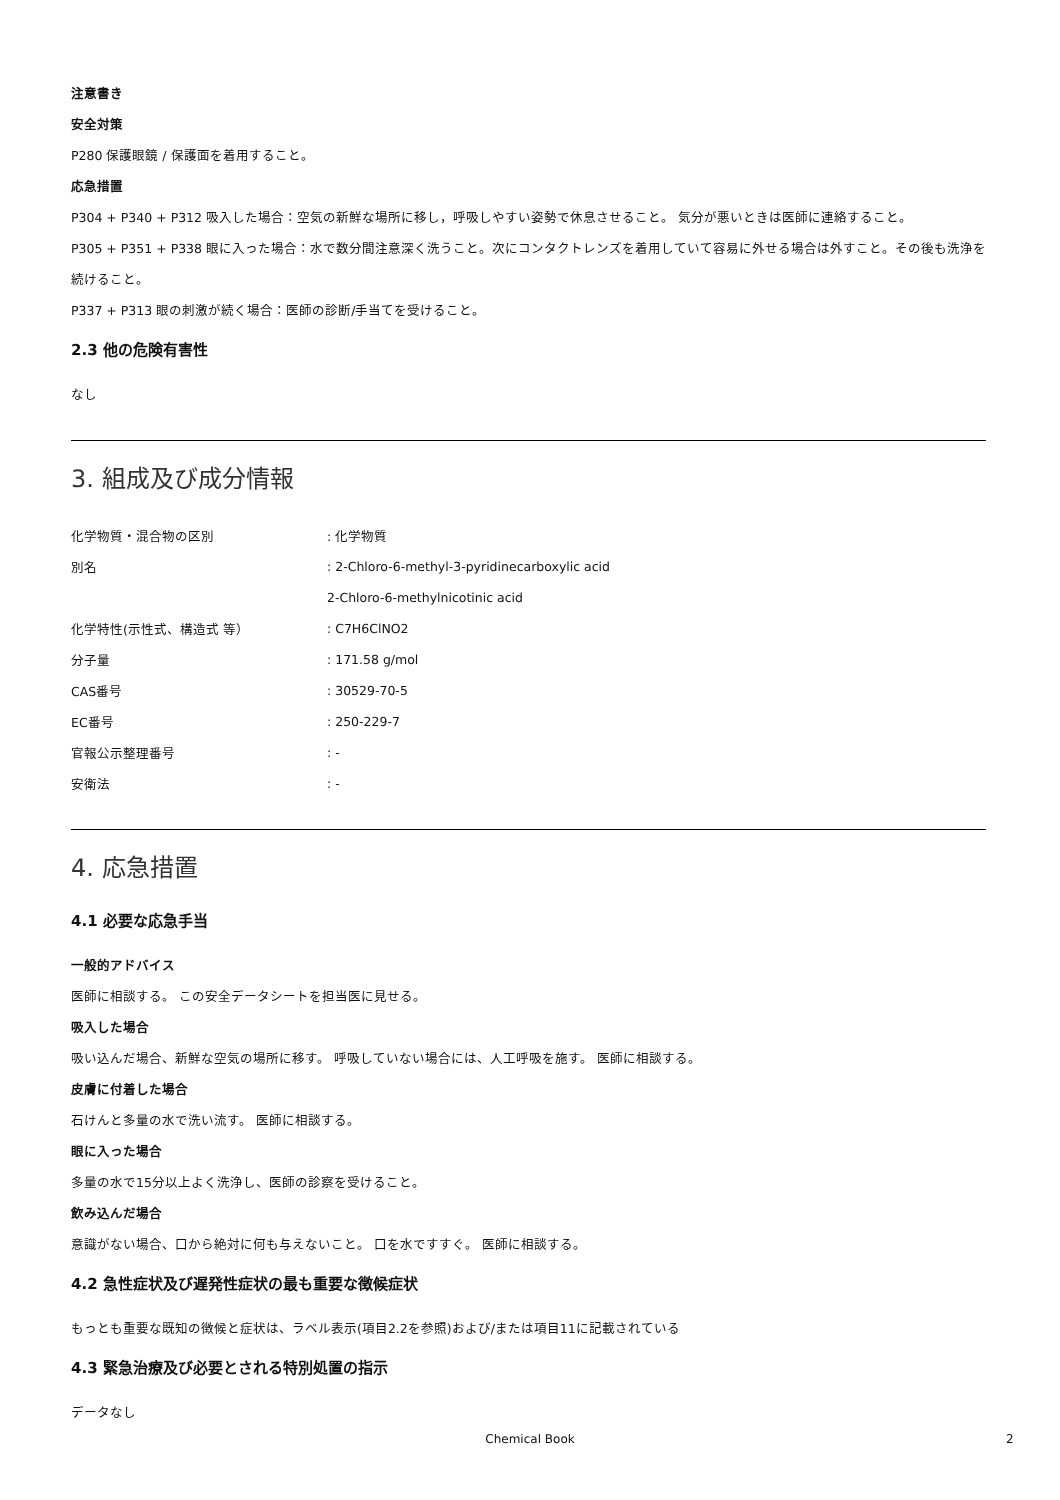注意書き
安全対策
P280 保護眼鏡 / 保護面を着用すること。
応急措置
P304 + P340 + P312 吸入した場合：空気の新鮮な場所に移し，呼吸しやすい姿勢で休息させること。 気分が悪いときは医師に連絡すること。
P305 + P351 + P338 眼に入った場合：水で数分間注意深く洗うこと。次にコンタクトレンズを着用していて容易に外せる場合は外すこと。その後も洗浄を続けること。
P337 + P313 眼の刺激が続く場合：医師の診断/手当てを受けること。
2.3 他の危険有害性
なし
3. 組成及び成分情報
| 化学物質・混合物の区別 | : 化学物質 |
| 別名 | : 2-Chloro-6-methyl-3-pyridinecarboxylic acid |
| | 2-Chloro-6-methylnicotinic acid |
| 化学特性(示性式、構造式 等） | : C7H6ClNO2 |
| 分子量 | : 171.58 g/mol |
| CAS番号 | : 30529-70-5 |
| EC番号 | : 250-229-7 |
| 官報公示整理番号 | : - |
| 安衛法 | : - |
4. 応急措置
4.1 必要な応急手当
一般的アドバイス
医師に相談する。 この安全データシートを担当医に見せる。
吸入した場合
吸い込んだ場合、新鮮な空気の場所に移す。 呼吸していない場合には、人工呼吸を施す。 医師に相談する。
皮膚に付着した場合
石けんと多量の水で洗い流す。 医師に相談する。
眼に入った場合
多量の水で15分以上よく洗浄し、医師の診察を受けること。
飲み込んだ場合
意識がない場合、口から絶対に何も与えないこと。 口を水ですすぐ。 医師に相談する。
4.2 急性症状及び遅発性症状の最も重要な徴候症状
もっとも重要な既知の徴候と症状は、ラベル表示(項目2.2を参照)および/または項目11に記載されている
4.3 緊急治療及び必要とされる特別処置の指示
データなし
Chemical Book 2